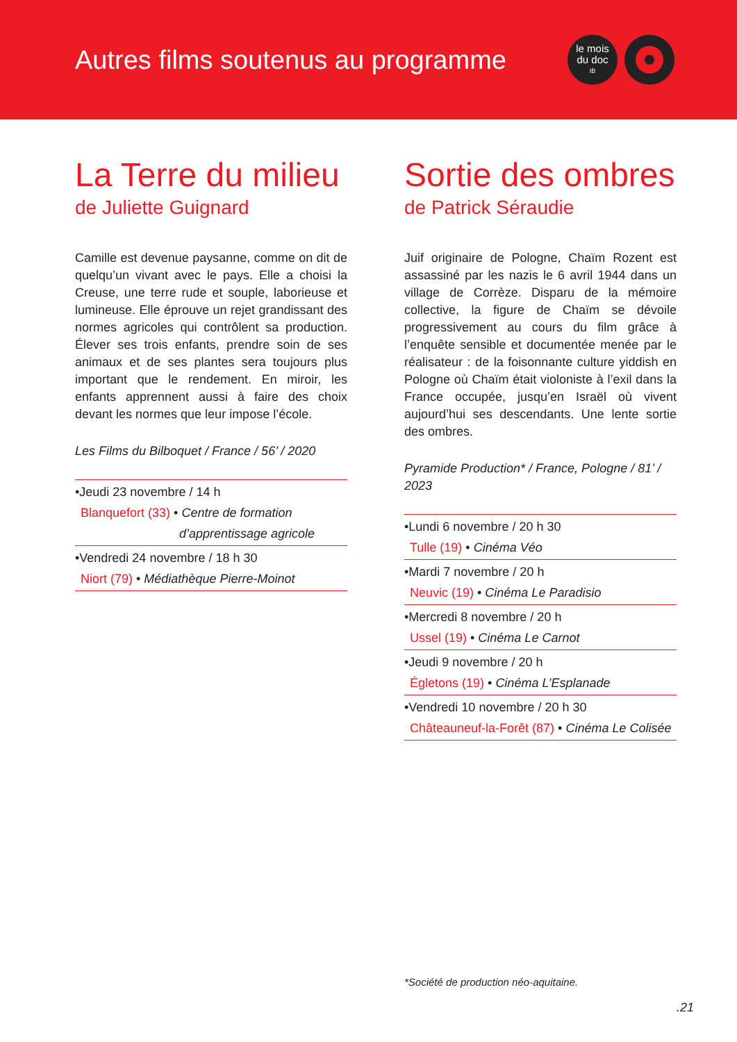Autres films soutenus au programme
le mois
du doc
IB
La Terre du milieu
de Juliette Guignard
Camille est devenue paysanne, comme on dit de quelqu’un vivant avec le pays. Elle a choisi la Creuse, une terre rude et souple, laborieuse et lumineuse. Elle éprouve un rejet grandissant des normes agricoles qui contrôlent sa production. Élever ses trois enfants, prendre soin de ses animaux et de ses plantes sera toujours plus important que le rendement. En miroir, les enfants apprennent aussi à faire des choix devant les normes que leur impose l’école.
Les Films du Bilboquet / France / 56’ / 2020
•Jeudi 23 novembre / 14 h
Blanquefort (33) • Centre de formation
d’apprentissage agricole
•Vendredi 24 novembre / 18 h 30
Niort (79) • Médiathèque Pierre-Moinot
Sortie des ombres
de Patrick Séraudie
Juif originaire de Pologne, Chaïm Rozent est assassiné par les nazis le 6 avril 1944 dans un village de Corrèze. Disparu de la mémoire collective, la figure de Chaïm se dévoile progressivement au cours du film grâce à l’enquête sensible et documentée menée par le réalisateur : de la foisonnante culture yiddish en Pologne où Chaïm était violoniste à l’exil dans la France occupée, jusqu’en Israël où vivent aujourd’hui ses descendants. Une lente sortie des ombres.
Pyramide Production* / France, Pologne / 81’ / 2023
•Lundi 6 novembre / 20 h 30
Tulle (19) • Cinéma Véo
•Mardi 7 novembre / 20 h
Neuvic (19) • Cinéma Le Paradisio
•Mercredi 8 novembre / 20 h
Ussel (19) • Cinéma Le Carnot
•Jeudi 9 novembre / 20 h
Égletons (19) • Cinéma L’Esplanade
•Vendredi 10 novembre / 20 h 30
Châteauneuf-la-Forêt (87) • Cinéma Le Colisée
*Société de production néo-aquitaine.
.21